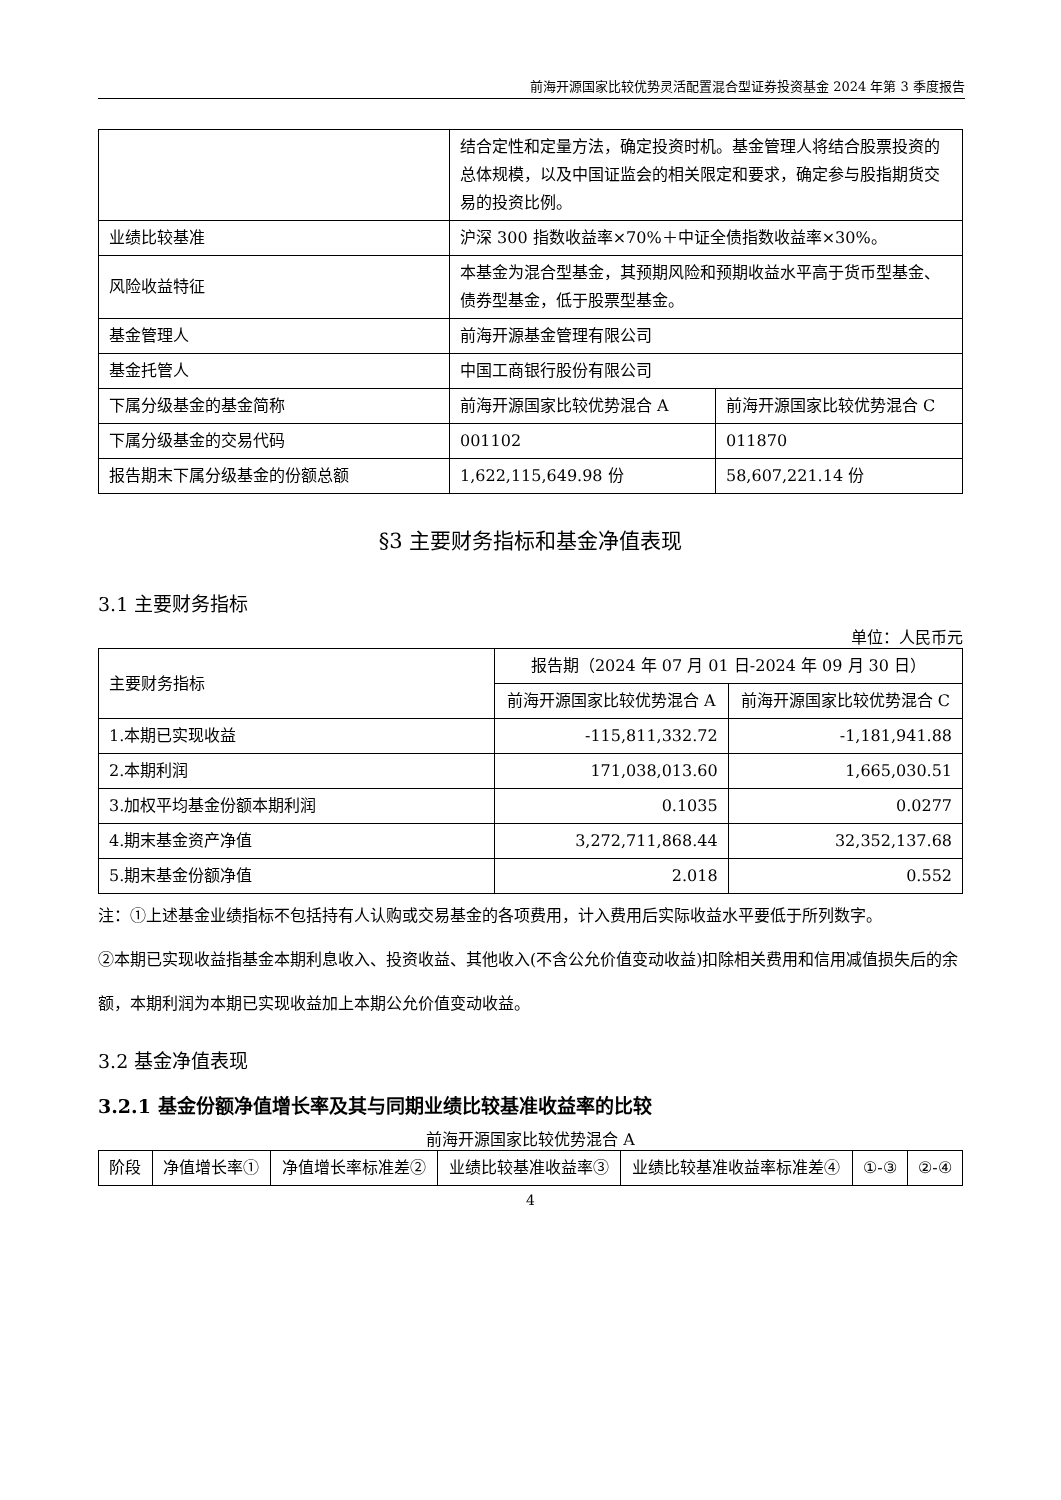前海开源国家比较优势灵活配置混合型证券投资基金 2024 年第 3 季度报告
| | 结合定性和定量方法，确定投资时机。基金管理人将结合股票投资的总体规模，以及中国证监会的相关限定和要求，确定参与股指期货交易的投资比例。 | |
| 业绩比较基准 | 沪深 300 指数收益率×70%＋中证全债指数收益率×30%。 | |
| 风险收益特征 | 本基金为混合型基金，其预期风险和预期收益水平高于货币型基金、债券型基金，低于股票型基金。 | |
| 基金管理人 | 前海开源基金管理有限公司 | |
| 基金托管人 | 中国工商银行股份有限公司 | |
| 下属分级基金的基金简称 | 前海开源国家比较优势混合 A | 前海开源国家比较优势混合 C |
| 下属分级基金的交易代码 | 001102 | 011870 |
| 报告期末下属分级基金的份额总额 | 1,622,115,649.98 份 | 58,607,221.14 份 |
§3 主要财务指标和基金净值表现
3.1 主要财务指标
单位：人民币元
| 主要财务指标 | 报告期（2024 年 07 月 01 日-2024 年 09 月 30 日） | |
| | 前海开源国家比较优势混合 A | 前海开源国家比较优势混合 C |
| 1.本期已实现收益 | -115,811,332.72 | -1,181,941.88 |
| 2.本期利润 | 171,038,013.60 | 1,665,030.51 |
| 3.加权平均基金份额本期利润 | 0.1035 | 0.0277 |
| 4.期末基金资产净值 | 3,272,711,868.44 | 32,352,137.68 |
| 5.期末基金份额净值 | 2.018 | 0.552 |
注：①上述基金业绩指标不包括持有人认购或交易基金的各项费用，计入费用后实际收益水平要低于所列数字。
②本期已实现收益指基金本期利息收入、投资收益、其他收入(不含公允价值变动收益)扣除相关费用和信用减值损失后的余额，本期利润为本期已实现收益加上本期公允价值变动收益。
3.2 基金净值表现
3.2.1 基金份额净值增长率及其与同期业绩比较基准收益率的比较
前海开源国家比较优势混合 A
| 阶段 | 净值增长率① | 净值增长率标准差② | 业绩比较基准收益率③ | 业绩比较基准收益率标准差④ | ①-③ | ②-④ |
| --- | --- | --- | --- | --- | --- | --- |
4